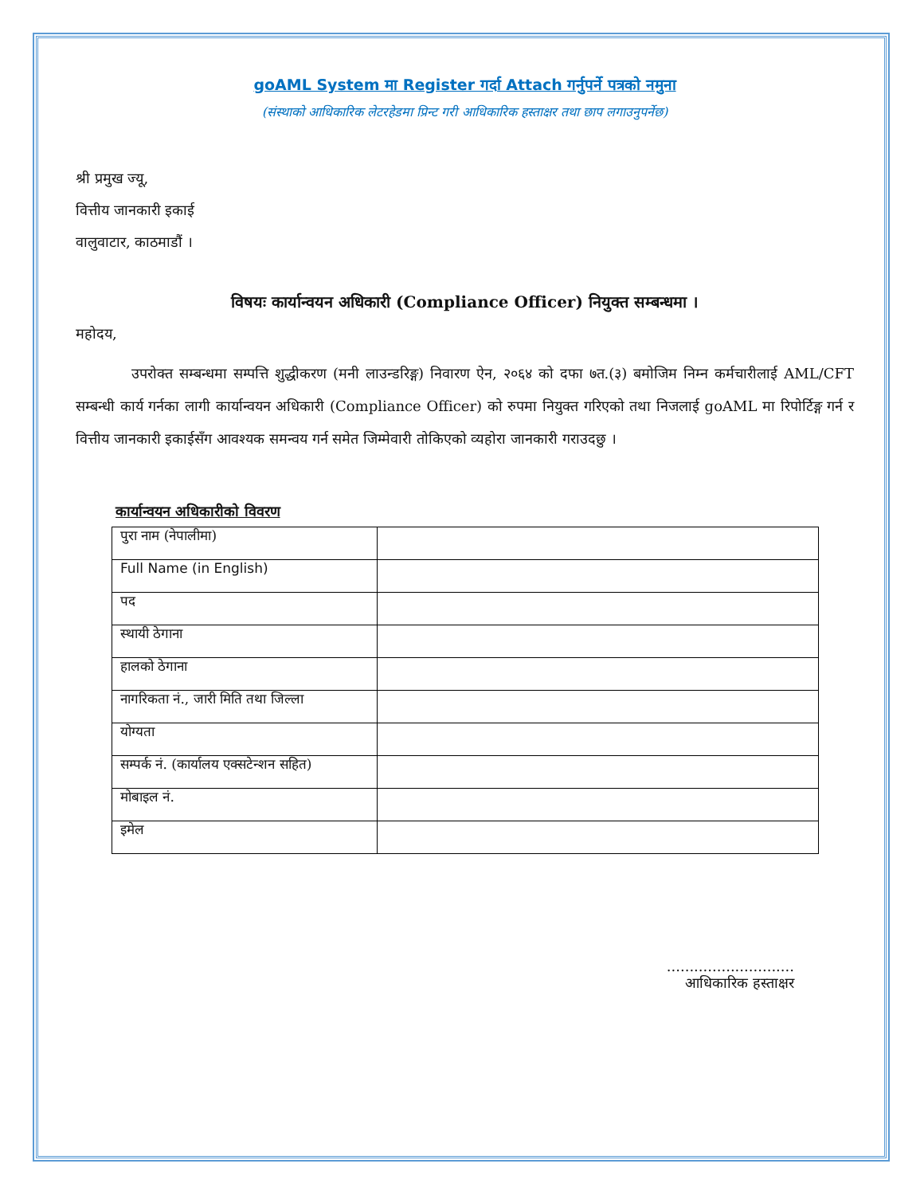goAML System मा Register गर्दा Attach गर्नुपर्ने पत्रको नमुना
(संस्थाको आधिकारिक लेटरहेडमा प्रिन्ट गरी आधिकारिक हस्ताक्षर तथा छाप लगाउनुपर्नेछ)
श्री प्रमुख ज्यू,
वित्तीय जानकारी इकाई
वालुवाटार, काठमाडौं ।
विषयः कार्यान्वयन अधिकारी (Compliance Officer) नियुक्त सम्बन्धमा ।
महोदय,
उपरोक्त सम्बन्धमा सम्पत्ति शुद्धीकरण (मनी लाउन्डरिङ्ग) निवारण ऐन, २०६४ को दफा ७त.(३) बमोजिम निम्न कर्मचारीलाई AML/CFT सम्बन्धी कार्य गर्नका लागी कार्यान्वयन अधिकारी (Compliance Officer) को रुपमा नियुक्त गरिएको तथा निजलाई goAML मा रिपोर्टिङ्ग गर्न र वित्तीय जानकारी इकाईसँग आवश्यक समन्वय गर्न समेत जिम्मेवारी तोकिएको व्यहोरा जानकारी गराउदछु ।
कार्यान्वयन अधिकारीको विवरण
| पुरा नाम (नेपालीमा) | |
| Full Name (in English) | |
| पद | |
| स्थायी ठेगाना | |
| हालको ठेगाना | |
| नागरिकता नं., जारी मिति तथा जिल्ला | |
| योग्यता | |
| सम्पर्क नं. (कार्यालय एक्सटेन्शन सहित) | |
| मोबाइल नं. | |
| इमेल | |
............................
आधिकारिक हस्ताक्षर